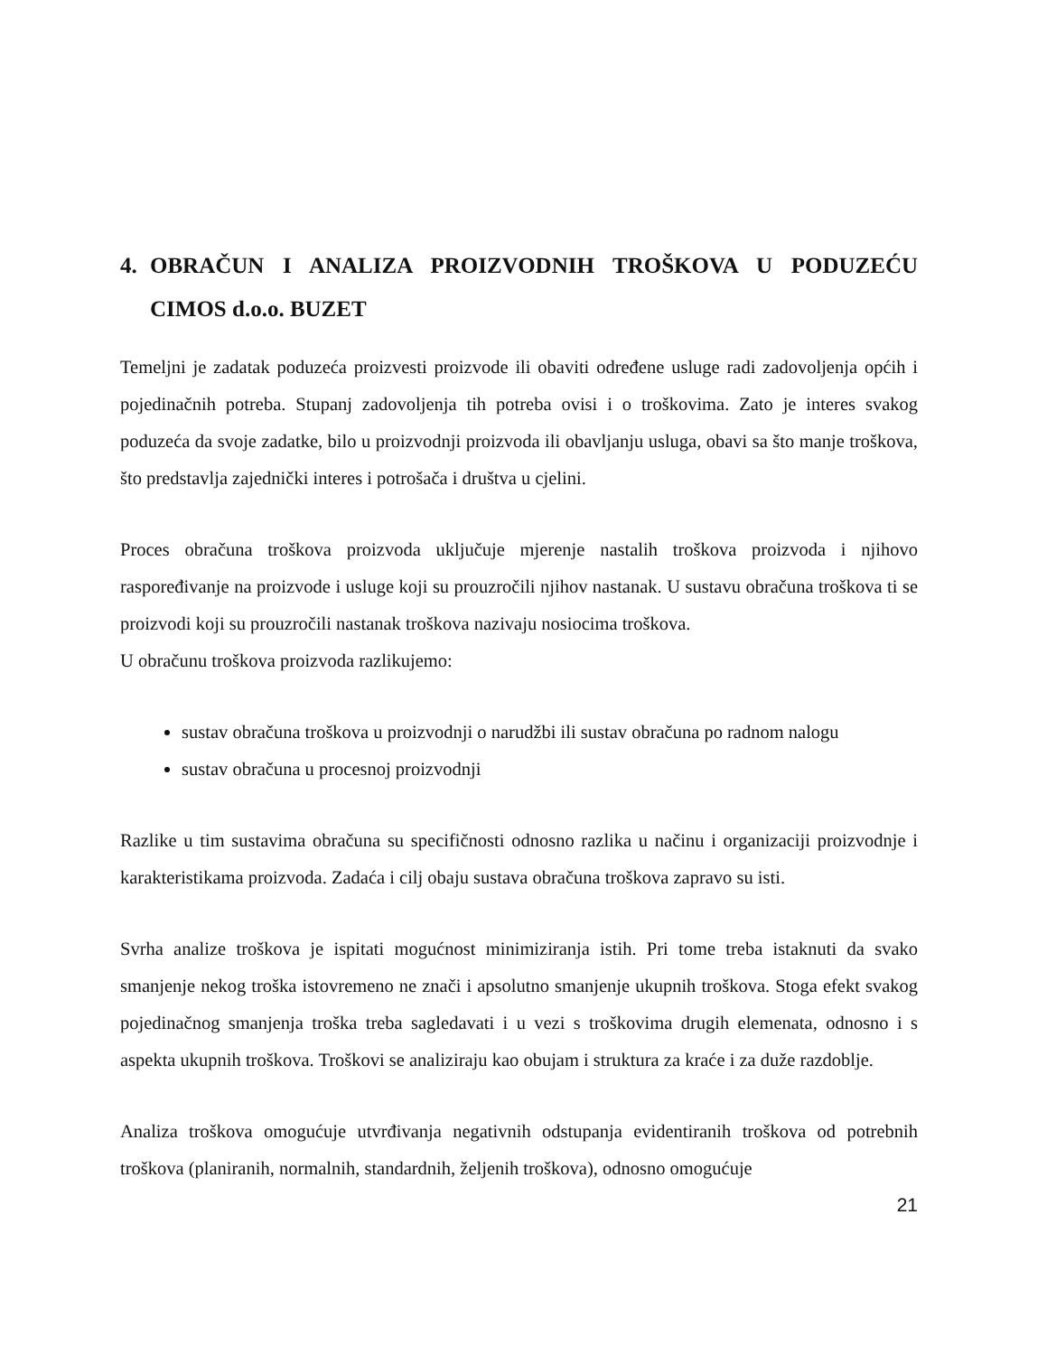4. OBRAČUN I ANALIZA PROIZVODNIH TROŠKOVA U PODUZEĆU CIMOS d.o.o. BUZET
Temeljni je zadatak poduzeća proizvesti proizvode ili obaviti određene usluge radi zadovoljenja općih i pojedinačnih potreba. Stupanj zadovoljenja tih potreba ovisi i o troškovima. Zato je interes svakog poduzeća da svoje zadatke, bilo u proizvodnji proizvoda ili obavljanju usluga, obavi sa što manje troškova, što predstavlja zajednički interes i potrošača i društva u cjelini.
Proces obračuna troškova proizvoda uključuje mjerenje nastalih troškova proizvoda i njihovo raspoređivanje na proizvode i usluge koji su prouzročili njihov nastanak. U sustavu obračuna troškova ti se proizvodi koji su prouzročili nastanak troškova nazivaju nosiocima troškova.
U obračunu troškova proizvoda razlikujemo:
sustav obračuna troškova u proizvodnji o narudžbi ili sustav obračuna po radnom nalogu
sustav obračuna u procesnoj proizvodnji
Razlike u tim sustavima obračuna su specifičnosti odnosno razlika u načinu i organizaciji proizvodnje i karakteristikama proizvoda. Zadaća i cilj obaju sustava obračuna troškova zapravo su isti.
Svrha analize troškova je ispitati mogućnost minimiziranja istih. Pri tome treba istaknuti da svako smanjenje nekog troška istovremeno ne znači i apsolutno smanjenje ukupnih troškova. Stoga efekt svakog pojedinačnog smanjenja troška treba sagledavati i u vezi s troškovima drugih elemenata, odnosno i s aspekta ukupnih troškova. Troškovi se analiziraju kao obujam i struktura za kraće i za duže razdoblje.
Analiza troškova omogućuje utvrđivanja negativnih odstupanja evidentiranih troškova od potrebnih troškova (planiranih, normalnih, standardnih, željenih troškova), odnosno omogućuje
21